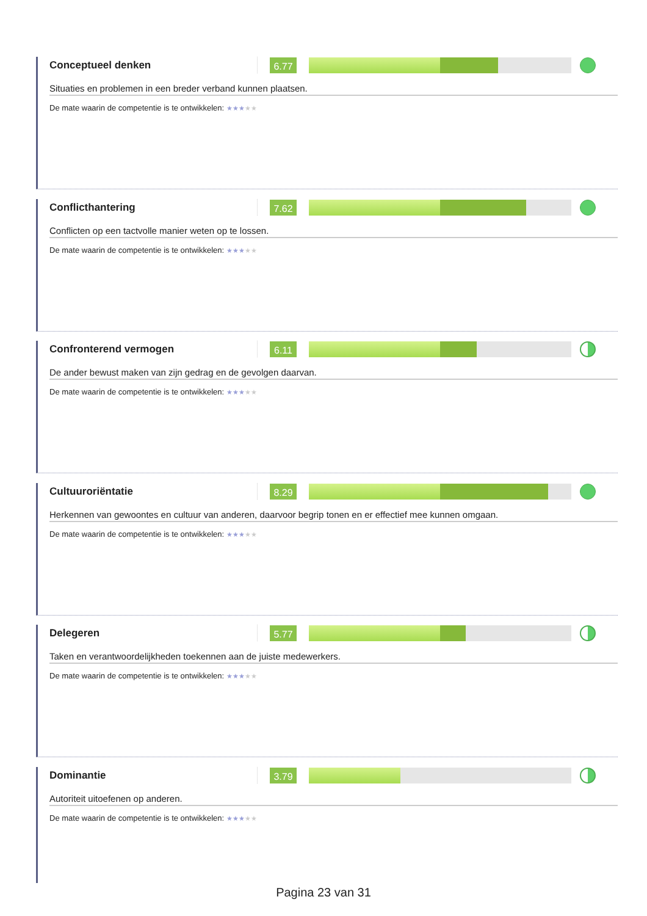Conceptueel denken
6.77
Situaties en problemen in een breder verband kunnen plaatsen.
De mate waarin de competentie is te ontwikkelen: ★★★★★
Conflicthantering
7.62
Conflicten op een tactvolle manier weten op te lossen.
De mate waarin de competentie is te ontwikkelen: ★★★★★
Confronterend vermogen
6.11
De ander bewust maken van zijn gedrag en de gevolgen daarvan.
De mate waarin de competentie is te ontwikkelen: ★★★★★
Cultuuroriëntatie
8.29
Herkennen van gewoontes en cultuur van anderen, daarvoor begrip tonen en er effectief mee kunnen omgaan.
De mate waarin de competentie is te ontwikkelen: ★★★★★
Delegeren
5.77
Taken en verantwoordelijkheden toekennen aan de juiste medewerkers.
De mate waarin de competentie is te ontwikkelen: ★★★★★
Dominantie
3.79
Autoriteit uitoefenen op anderen.
De mate waarin de competentie is te ontwikkelen: ★★★★★
Pagina 23 van 31